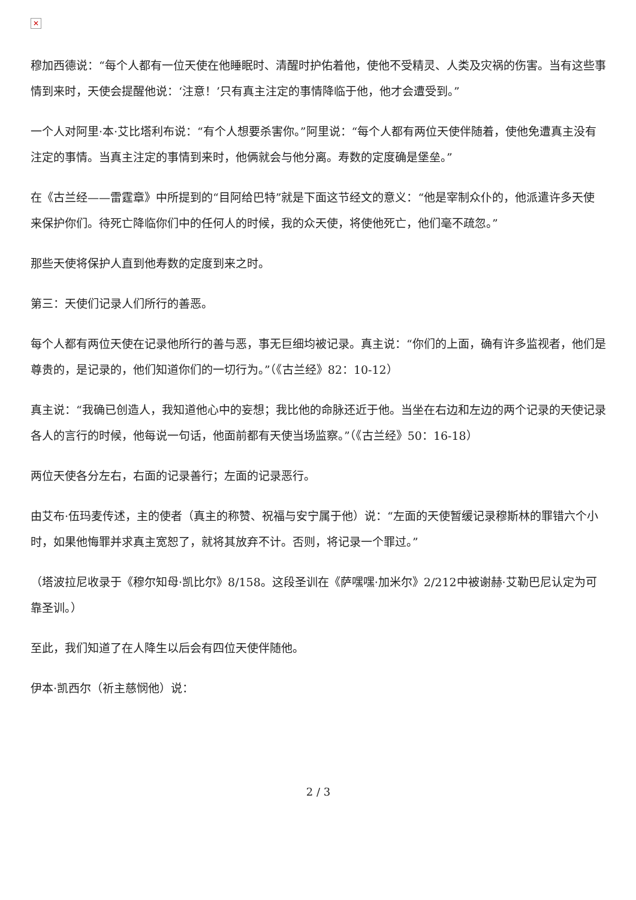✕
穆加西德说：“每个人都有一位天使在他睡眠时、清醒时护佑着他，使他不受精灵、人类及灾祸的伤害。当有这些事情到来时，天使会提醒他说：‘注意！’只有真主注定的事情降临于他，他才会遭受到。”
一个人对阿里·本·艾比塔利布说：“有个人想要杀害你。”阿里说：“每个人都有两位天使伴随着，使他免遭真主没有注定的事情。当真主注定的事情到来时，他俩就会与他分离。寿数的定度确是堡垒。”
在《古兰经——雷霆章》中所提到的“目阿给巴特”就是下面这节经文的意义：“他是宰制众仆的，他派遣许多天使来保护你们。待死亡降临你们中的任何人的时候，我的众天使，将使他死亡，他们毫不疏忽。”
那些天使将保护人直到他寿数的定度到来之时。
第三：天使们记录人们所行的善恶。
每个人都有两位天使在记录他所行的善与恶，事无巨细均被记录。真主说：“你们的上面，确有许多监视者，他们是尊贵的，是记录的，他们知道你们的一切行为。”（《古兰经》82：10-12）
真主说：“我确已创造人，我知道他心中的妄想；我比他的命脉还近于他。当坐在右边和左边的两个记录的天使记录各人的言行的时候，他每说一句话，他面前都有天使当场监察。”（《古兰经》50：16-18）
两位天使各分左右，右面的记录善行；左面的记录恶行。
由艾布·伍玛麦传述，主的使者（真主的称赞、祝福与安宁属于他）说：“左面的天使暂缓记录穆斯林的罪错六个小时，如果他悔罪并求真主宽恕了，就将其放弃不计。否则，将记录一个罪过。”
（塔波拉尼收录于《穆尔知母·凯比尔》8/158。这段圣训在《萨嘿嘿·加米尔》2/212中被谢赫·艾勒巴尼认定为可靠圣训。）
至此，我们知道了在人降生以后会有四位天使伴随他。
伊本·凯西尔（祈主慈悯他）说：
2 / 3